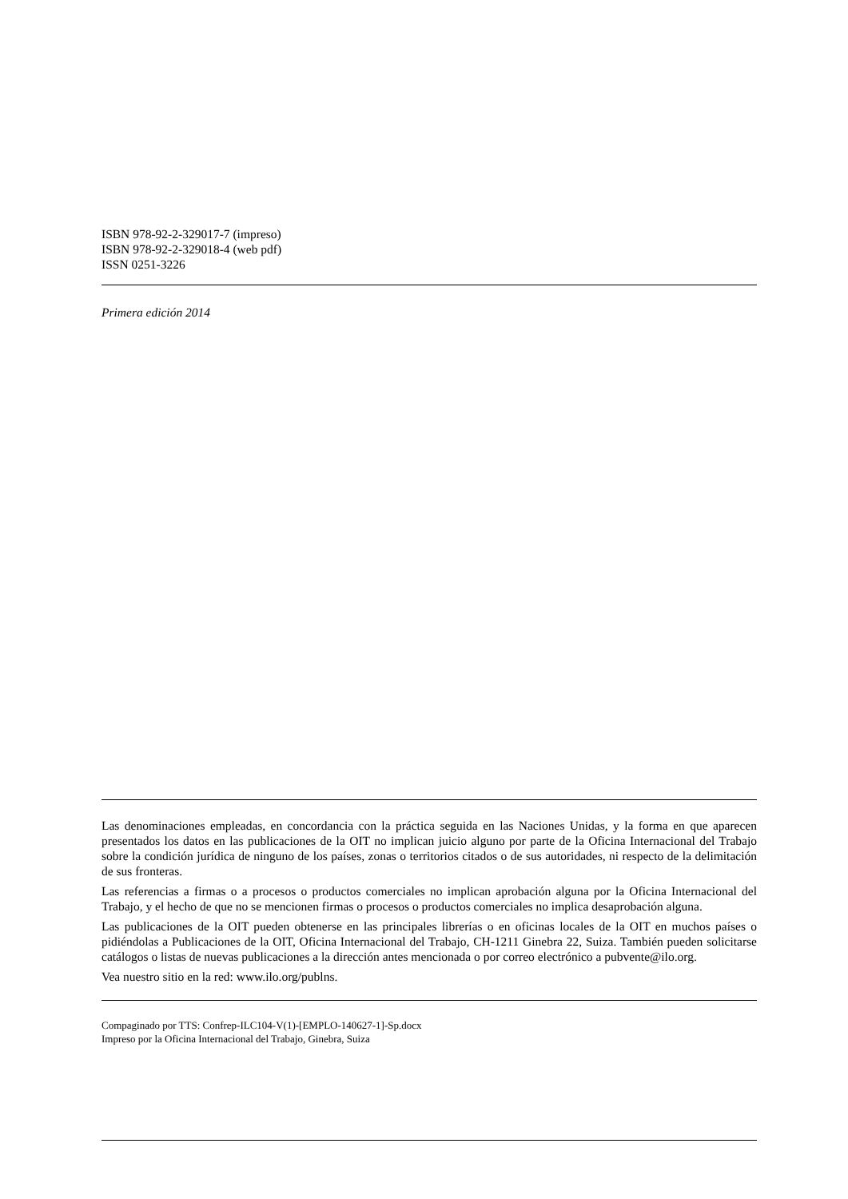ISBN 978-92-2-329017-7 (impreso)
ISBN 978-92-2-329018-4 (web pdf)
ISSN 0251-3226
Primera edición 2014
Las denominaciones empleadas, en concordancia con la práctica seguida en las Naciones Unidas, y la forma en que aparecen presentados los datos en las publicaciones de la OIT no implican juicio alguno por parte de la Oficina Internacional del Trabajo sobre la condición jurídica de ninguno de los países, zonas o territorios citados o de sus autoridades, ni respecto de la delimitación de sus fronteras.
Las referencias a firmas o a procesos o productos comerciales no implican aprobación alguna por la Oficina Internacional del Trabajo, y el hecho de que no se mencionen firmas o procesos o productos comerciales no implica desaprobación alguna.
Las publicaciones de la OIT pueden obtenerse en las principales librerías o en oficinas locales de la OIT en muchos países o pidiéndolas a Publicaciones de la OIT, Oficina Internacional del Trabajo, CH-1211 Ginebra 22, Suiza. También pueden solicitarse catálogos o listas de nuevas publicaciones a la dirección antes mencionada o por correo electrónico a pubvente@ilo.org.
Vea nuestro sitio en la red: www.ilo.org/publns.
Compaginado por TTS: Confrep-ILC104-V(1)-[EMPLO-140627-1]-Sp.docx
Impreso por la Oficina Internacional del Trabajo, Ginebra, Suiza